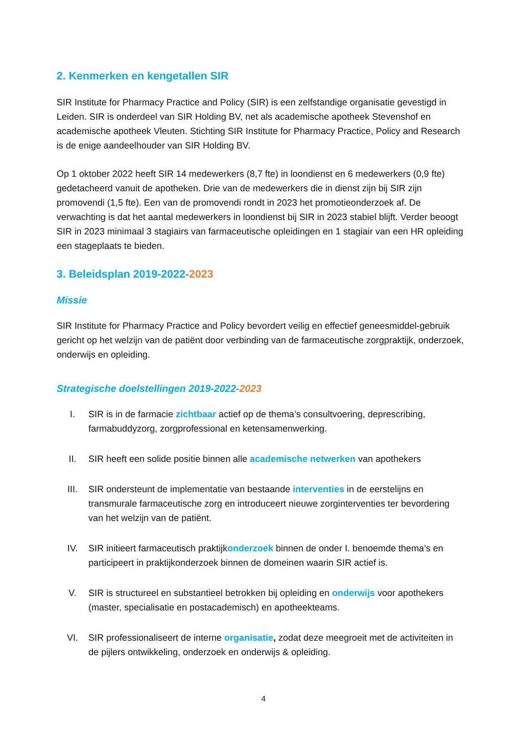2. Kenmerken en kengetallen SIR
SIR Institute for Pharmacy Practice and Policy (SIR) is een zelfstandige organisatie gevestigd in Leiden. SIR is onderdeel van SIR Holding BV, net als academische apotheek Stevenshof en academische apotheek Vleuten. Stichting SIR Institute for Pharmacy Practice, Policy and Research is de enige aandeelhouder van SIR Holding BV.
Op 1 oktober 2022 heeft SIR 14 medewerkers (8,7 fte) in loondienst en 6 medewerkers (0,9 fte) gedetacheerd vanuit de apotheken. Drie van de medewerkers die in dienst zijn bij SIR zijn promovendi (1,5 fte). Een van de promovendi rondt in 2023 het promotieonderzoek af. De verwachting is dat het aantal medewerkers in loondienst bij SIR in 2023 stabiel blijft. Verder beoogt SIR in 2023 minimaal 3 stagiairs van farmaceutische opleidingen en 1 stagiair van een HR opleiding een stageplaats te bieden.
3. Beleidsplan 2019-2022-2023
Missie
SIR Institute for Pharmacy Practice and Policy bevordert veilig en effectief geneesmiddel-gebruik gericht op het welzijn van de patiënt door verbinding van de farmaceutische zorgpraktijk, onderzoek, onderwijs en opleiding.
Strategische doelstellingen 2019-2022-2023
I. SIR is in de farmacie zichtbaar actief op de thema’s consultvoering, deprescribing, farmabuddyzorg, zorgprofessional en ketensamenwerking.
II. SIR heeft een solide positie binnen alle academische netwerken van apothekers
III. SIR ondersteunt de implementatie van bestaande interventies in de eerstelijns en transmurale farmaceutische zorg en introduceert nieuwe zorginterventies ter bevordering van het welzijn van de patiënt.
IV. SIR initieert farmaceutisch praktijkonderzoek binnen de onder I. benoemde thema’s en participeert in praktijkonderzoek binnen de domeinen waarin SIR actief is.
V. SIR is structureel en substantieel betrokken bij opleiding en onderwijs voor apothekers (master, specialisatie en postacademisch) en apotheekteams.
VI. SIR professionaliseert de interne organisatie, zodat deze meegroeit met de activiteiten in de pijlers ontwikkeling, onderzoek en onderwijs & opleiding.
4